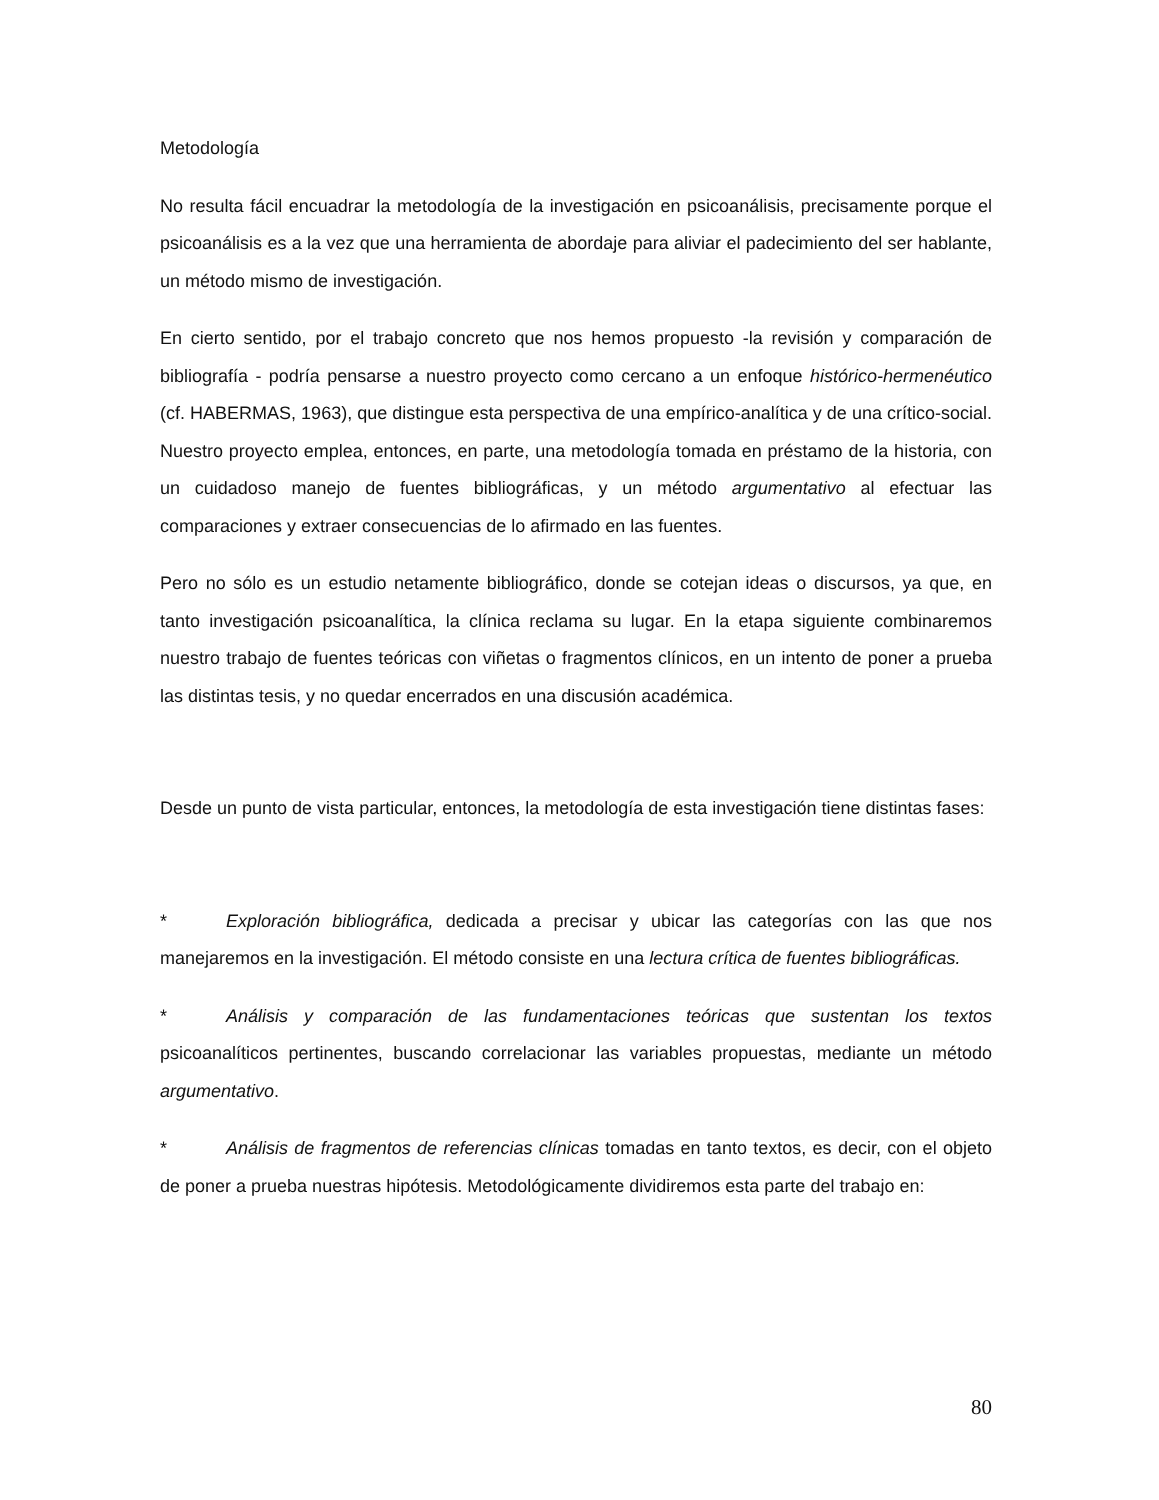Metodología
No resulta fácil encuadrar la metodología de la investigación en psicoanálisis, precisamente porque el psicoanálisis es a la vez que una herramienta de abordaje para aliviar el padecimiento del ser hablante, un método mismo de investigación.
En cierto sentido, por el trabajo concreto que nos hemos propuesto -la revisión y comparación de bibliografía - podría pensarse a nuestro proyecto como cercano a un enfoque histórico-hermenéutico (cf. HABERMAS, 1963), que distingue esta perspectiva de una empírico-analítica y de una crítico-social. Nuestro proyecto emplea, entonces, en parte, una metodología tomada en préstamo de la historia, con un cuidadoso manejo de fuentes bibliográficas, y un método argumentativo al efectuar las comparaciones y extraer consecuencias de lo afirmado en las fuentes.
Pero no sólo es un estudio netamente bibliográfico, donde se cotejan ideas o discursos, ya que, en tanto investigación psicoanalítica, la clínica reclama su lugar. En la etapa siguiente combinaremos nuestro trabajo de fuentes teóricas con viñetas o fragmentos clínicos, en un intento de poner a prueba las distintas tesis, y no quedar encerrados en una discusión académica.
Desde un punto de vista particular, entonces, la metodología de esta investigación tiene distintas fases:
* Exploración bibliográfica, dedicada a precisar y ubicar las categorías con las que nos manejaremos en la investigación. El método consiste en una lectura crítica de fuentes bibliográficas.
* Análisis y comparación de las fundamentaciones teóricas que sustentan los textos psicoanalíticos pertinentes, buscando correlacionar las variables propuestas, mediante un método argumentativo.
* Análisis de fragmentos de referencias clínicas tomadas en tanto textos, es decir, con el objeto de poner a prueba nuestras hipótesis. Metodológicamente dividiremos esta parte del trabajo en:
80